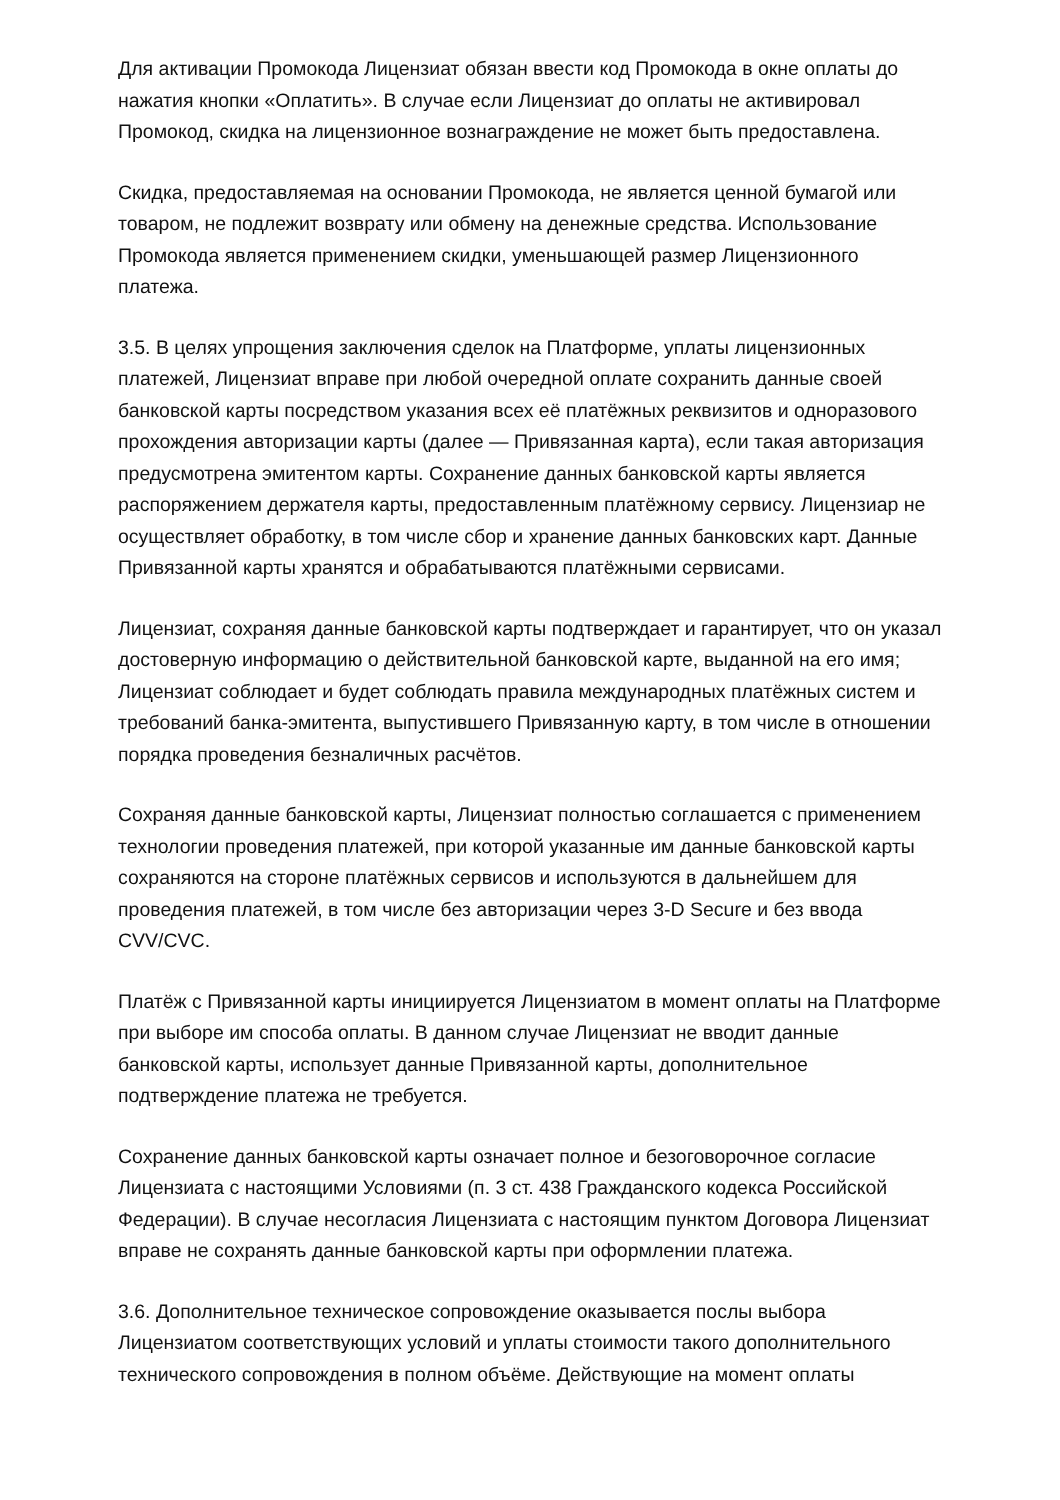Для активации Промокода Лицензиат обязан ввести код Промокода в окне оплаты до нажатия кнопки «Оплатить». В случае если Лицензиат до оплаты не активировал Промокод, скидка на лицензионное вознаграждение не может быть предоставлена.
Скидка, предоставляемая на основании Промокода, не является ценной бумагой или товаром, не подлежит возврату или обмену на денежные средства. Использование Промокода является применением скидки, уменьшающей размер Лицензионного платежа.
3.5. В целях упрощения заключения сделок на Платформе, уплаты лицензионных платежей, Лицензиат вправе при любой очередной оплате сохранить данные своей банковской карты посредством указания всех её платёжных реквизитов и одноразового прохождения авторизации карты (далее — Привязанная карта), если такая авторизация предусмотрена эмитентом карты. Сохранение данных банковской карты является распоряжением держателя карты, предоставленным платёжному сервису. Лицензиар не осуществляет обработку, в том числе сбор и хранение данных банковских карт. Данные Привязанной карты хранятся и обрабатываются платёжными сервисами.
Лицензиат, сохраняя данные банковской карты подтверждает и гарантирует, что он указал достоверную информацию о действительной банковской карте, выданной на его имя; Лицензиат соблюдает и будет соблюдать правила международных платёжных систем и требований банка-эмитента, выпустившего Привязанную карту, в том числе в отношении порядка проведения безналичных расчётов.
Сохраняя данные банковской карты, Лицензиат полностью соглашается с применением технологии проведения платежей, при которой указанные им данные банковской карты сохраняются на стороне платёжных сервисов и используются в дальнейшем для проведения платежей, в том числе без авторизации через 3-D Secure и без ввода CVV/CVC.
Платёж с Привязанной карты инициируется Лицензиатом в момент оплаты на Платформе при выборе им способа оплаты. В данном случае Лицензиат не вводит данные банковской карты, использует данные Привязанной карты, дополнительное подтверждение платежа не требуется.
Сохранение данных банковской карты означает полное и безоговорочное согласие Лицензиата с настоящими Условиями (п. 3 ст. 438 Гражданского кодекса Российской Федерации). В случае несогласия Лицензиата с настоящим пунктом Договора Лицензиат вправе не сохранять данные банковской карты при оформлении платежа.
3.6. Дополнительное техническое сопровождение оказывается послы выбора Лицензиатом соответствующих условий и уплаты стоимости такого дополнительного технического сопровождения в полном объёме. Действующие на момент оплаты